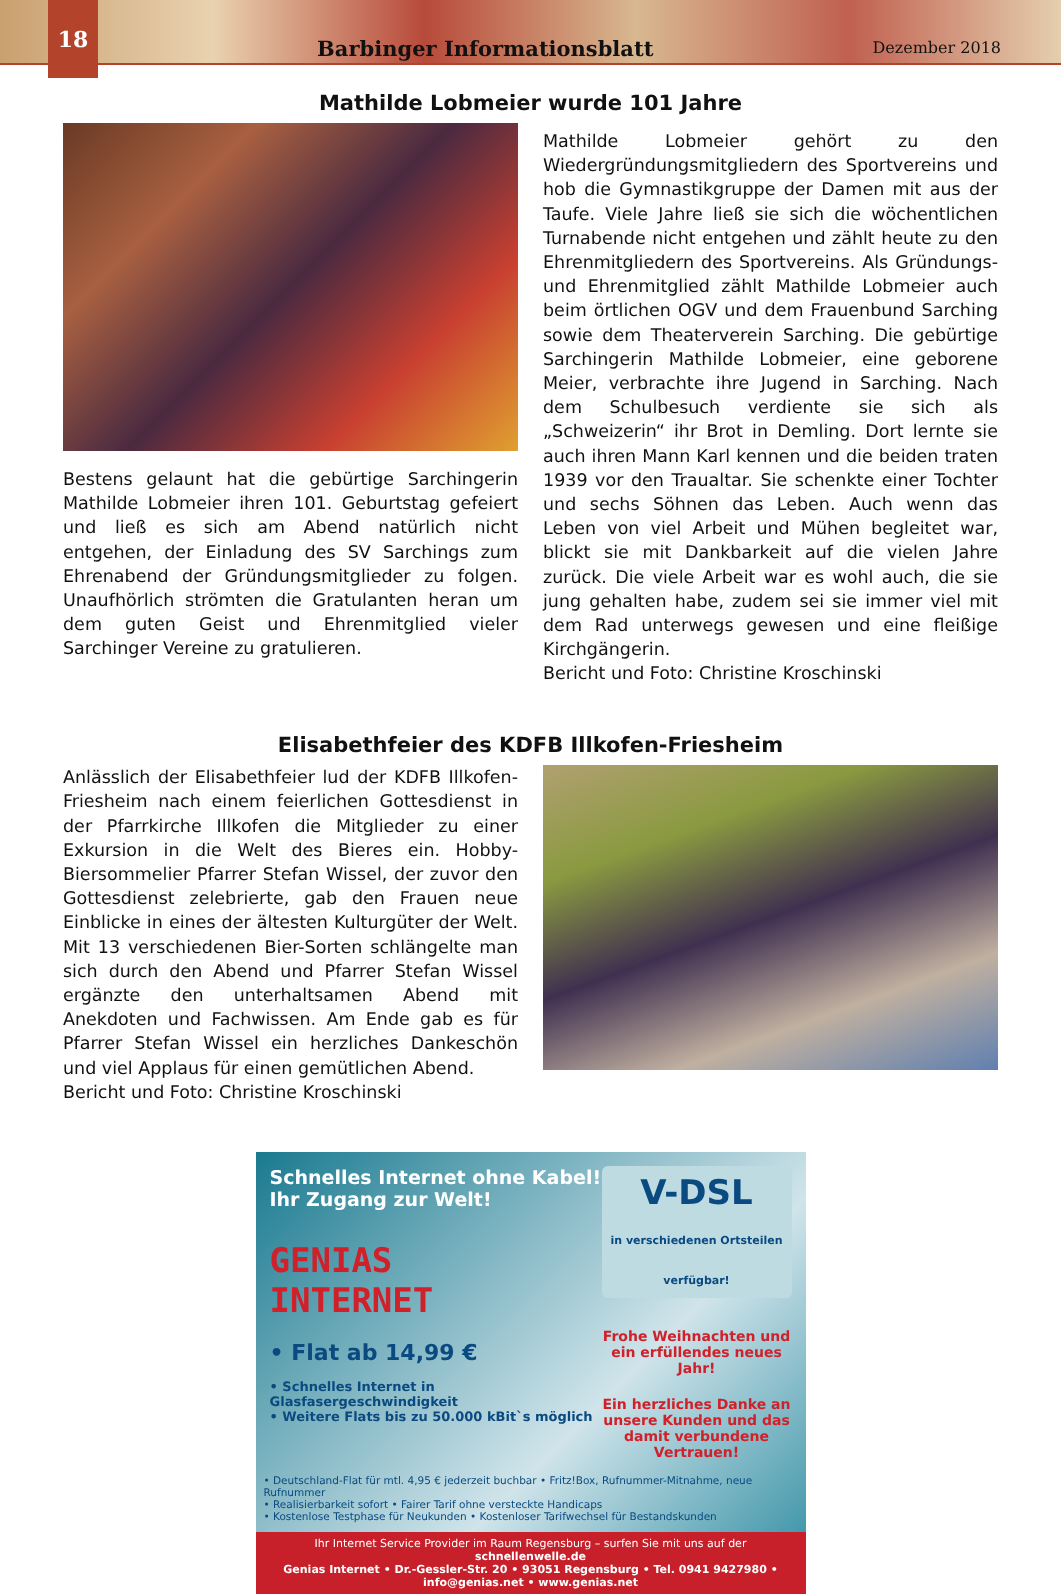18
Barbinger Informationsblatt
Dezember 2018
Mathilde Lobmeier wurde 101 Jahre
Bestens gelaunt hat die gebürtige Sarchingerin Mathilde Lobmeier ihren 101. Geburtstag gefeiert und ließ es sich am Abend natürlich nicht entgehen, der Einladung des SV Sarchings zum Ehrenabend der Gründungsmitglieder zu folgen. Unaufhörlich strömten die Gratulanten heran um dem guten Geist und Ehrenmitglied vieler Sarchinger Vereine zu gratulieren.
Mathilde Lobmeier gehört zu den Wiedergründungsmitgliedern des Sportvereins und hob die Gymnastikgruppe der Damen mit aus der Taufe. Viele Jahre ließ sie sich die wöchentlichen Turnabende nicht entgehen und zählt heute zu den Ehrenmitgliedern des Sportvereins. Als Gründungs- und Ehrenmitglied zählt Mathilde Lobmeier auch beim örtlichen OGV und dem Frauenbund Sarching sowie dem Theaterverein Sarching. Die gebürtige Sarchingerin Mathilde Lobmeier, eine geborene Meier, verbrachte ihre Jugend in Sarching. Nach dem Schulbesuch verdiente sie sich als „Schweizerin“ ihr Brot in Demling. Dort lernte sie auch ihren Mann Karl kennen und die beiden traten 1939 vor den Traualtar. Sie schenkte einer Tochter und sechs Söhnen das Leben. Auch wenn das Leben von viel Arbeit und Mühen begleitet war, blickt sie mit Dankbarkeit auf die vielen Jahre zurück. Die viele Arbeit war es wohl auch, die sie jung gehalten habe, zudem sei sie immer viel mit dem Rad unterwegs gewesen und eine fleißige Kirchgängerin.
Bericht und Foto: Christine Kroschinski
Elisabethfeier des KDFB Illkofen-Friesheim
Anlässlich der Elisabethfeier lud der KDFB Illkofen-Friesheim nach einem feierlichen Gottesdienst in der Pfarrkirche Illkofen die Mitglieder zu einer Exkursion in die Welt des Bieres ein. Hobby-Biersommelier Pfarrer Stefan Wissel, der zuvor den Gottesdienst zelebrierte, gab den Frauen neue Einblicke in eines der ältesten Kulturgüter der Welt. Mit 13 verschiedenen Bier-Sorten schlängelte man sich durch den Abend und Pfarrer Stefan Wissel ergänzte den unterhaltsamen Abend mit Anekdoten und Fachwissen. Am Ende gab es für Pfarrer Stefan Wissel ein herzliches Dankeschön und viel Applaus für einen gemütlichen Abend.
Bericht und Foto: Christine Kroschinski
Schnelles Internet ohne Kabel!
Ihr Zugang zur Welt!
GENIAS
INTERNET
• Flat ab 14,99 €
• Schnelles Internet in Glasfasergeschwindigkeit
• Weitere Flats bis zu 50.000 kBit`s möglich
V-DSL
in verschiedenen Ortsteilen verfügbar!
Frohe Weihnachten und ein erfüllendes neues Jahr!
Ein herzliches Danke an unsere Kunden und das damit verbundene Vertrauen!
• Deutschland-Flat für mtl. 4,95 € jederzeit buchbar • Fritz!Box, Rufnummer-Mitnahme, neue Rufnummer
• Realisierbarkeit sofort • Fairer Tarif ohne versteckte Handicaps
• Kostenlose Testphase für Neukunden • Kostenloser Tarifwechsel für Bestandskunden
Ihr Internet Service Provider im Raum Regensburg – surfen Sie mit uns auf der schnellenwelle.de
Genias Internet • Dr.-Gessler-Str. 20 • 93051 Regensburg • Tel. 0941 9427980 • info@genias.net • www.genias.net